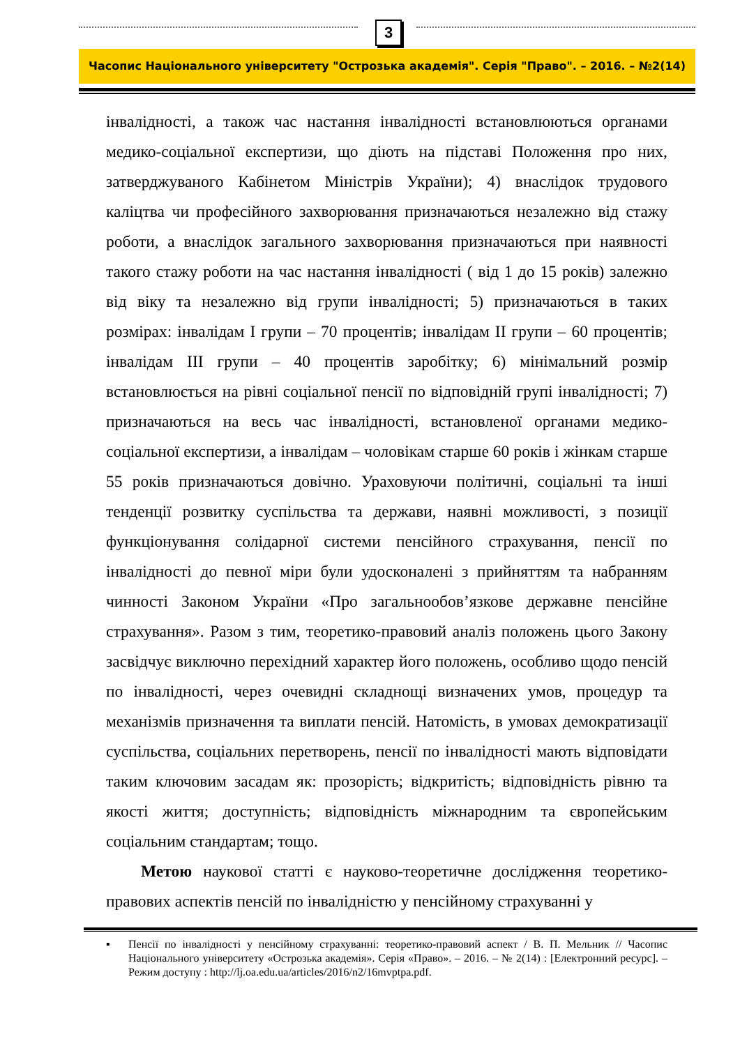3
Часопис Національного університету "Острозька академія". Серія "Право". – 2016. – №2(14)
інвалідності, а також час настання інвалідності встановлюються органами медико-соціальної експертизи, що діють на підставі Положення про них, затверджуваного Кабінетом Міністрів України); 4) внаслідок трудового каліцтва чи професійного захворювання призначаються незалежно від стажу роботи, а внаслідок загального захворювання призначаються при наявності такого стажу роботи на час настання інвалідності ( від 1 до 15 років) залежно від віку та незалежно від групи інвалідності; 5) призначаються в таких розмірах: інвалідам I групи – 70 процентів; інвалідам II групи – 60 процентів; інвалідам III групи – 40 процентів заробітку; 6) мінімальний розмір встановлюється на рівні соціальної пенсії по відповідній групі інвалідності; 7) призначаються на весь час інвалідності, встановленої органами медико-соціальної експертизи, а інвалідам – чоловікам старше 60 років і жінкам старше 55 років призначаються довічно. Ураховуючи політичні, соціальні та інші тенденції розвитку суспільства та держави, наявні можливості, з позиції функціонування солідарної системи пенсійного страхування, пенсії по інвалідності до певної міри були удосконалені з прийняттям та набранням чинності Законом України «Про загальнообов’язкове державне пенсійне страхування». Разом з тим, теоретико-правовий аналіз положень цього Закону засвідчує виключно перехідний характер його положень, особливо щодо пенсій по інвалідності, через очевидні складнощі визначених умов, процедур та механізмів призначення та виплати пенсій. Натомість, в умовах демократизації суспільства, соціальних перетворень, пенсії по інвалідності мають відповідати таким ключовим засадам як: прозорість; відкритість; відповідність рівню та якості життя; доступність; відповідність міжнародним та європейським соціальним стандартам; тощо.
Метою наукової статті є науково-теоретичне дослідження теоретико-правових аспектів пенсій по інвалідністю у пенсійному страхуванні у
▪ Пенсії по інвалідності у пенсійному страхуванні: теоретико-правовий аспект / В. П. Мельник // Часопис Національного університету «Острозька академія». Серія «Право». – 2016. – № 2(14) : [Електронний ресурс]. – Режим доступу : http://lj.oa.edu.ua/articles/2016/n2/16mvptpa.pdf.